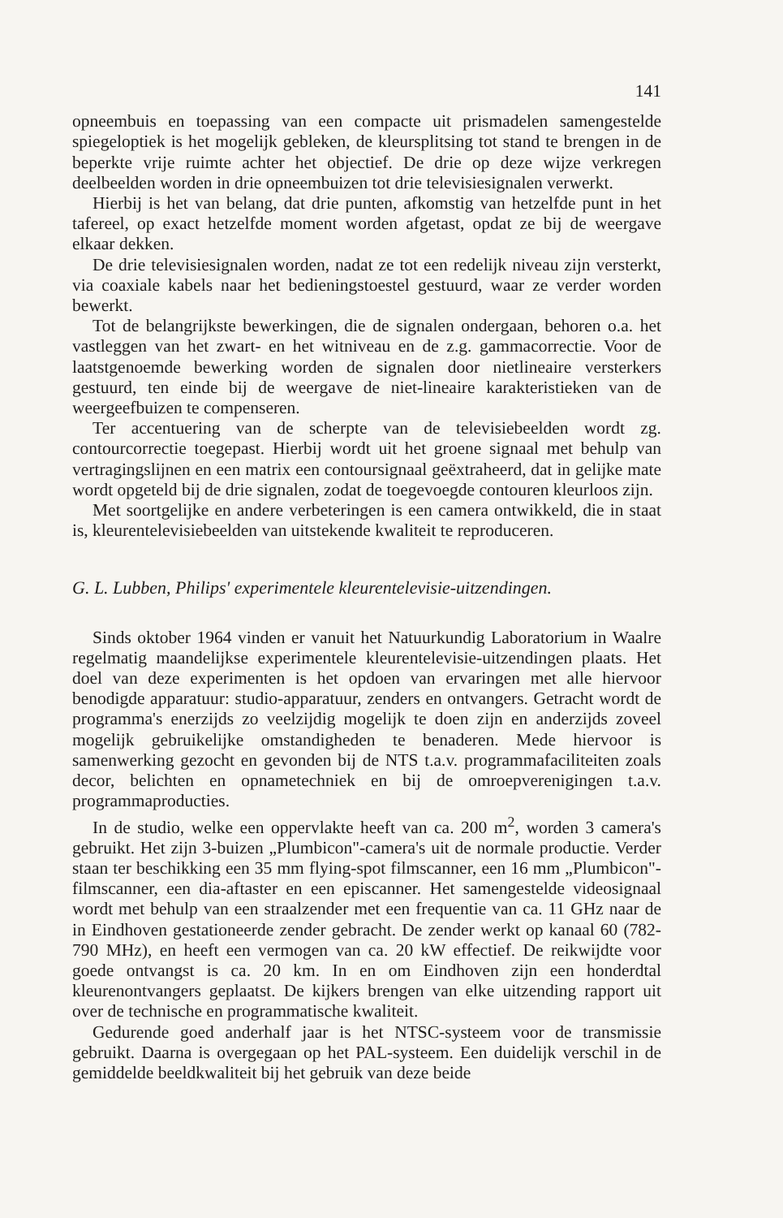141
opneembuis en toepassing van een compacte uit prismadelen samengestelde spiegeloptiek is het mogelijk gebleken, de kleursplitsing tot stand te brengen in de beperkte vrije ruimte achter het objectief. De drie op deze wijze verkregen deelbeelden worden in drie opneembuizen tot drie televisiesignalen verwerkt.
Hierbij is het van belang, dat drie punten, afkomstig van hetzelfde punt in het tafereel, op exact hetzelfde moment worden afgetast, opdat ze bij de weergave elkaar dekken.
De drie televisiesignalen worden, nadat ze tot een redelijk niveau zijn versterkt, via coaxiale kabels naar het bedieningstoestel gestuurd, waar ze verder worden bewerkt.
Tot de belangrijkste bewerkingen, die de signalen ondergaan, behoren o.a. het vastleggen van het zwart- en het witniveau en de z.g. gammacorrectie. Voor de laatstgenoemde bewerking worden de signalen door nietlineaire versterkers gestuurd, ten einde bij de weergave de niet-lineaire karakteristieken van de weergeefbuizen te compenseren.
Ter accentuering van de scherpte van de televisiebeelden wordt zg. contourcorrectie toegepast. Hierbij wordt uit het groene signaal met behulp van vertragingslijnen en een matrix een contoursignaal geëxtraheerd, dat in gelijke mate wordt opgeteld bij de drie signalen, zodat de toegevoegde contouren kleurloos zijn.
Met soortgelijke en andere verbeteringen is een camera ontwikkeld, die in staat is, kleurentelevisiebeelden van uitstekende kwaliteit te reproduceren.
G. L. Lubben, Philips' experimentele kleurentelevisie-uitzendingen.
Sinds oktober 1964 vinden er vanuit het Natuurkundig Laboratorium in Waalre regelmatig maandelijkse experimentele kleurentelevisie-uitzendingen plaats. Het doel van deze experimenten is het opdoen van ervaringen met alle hiervoor benodigde apparatuur: studio-apparatuur, zenders en ontvangers. Getracht wordt de programma's enerzijds zo veelzijdig mogelijk te doen zijn en anderzijds zoveel mogelijk gebruikelijke omstandigheden te benaderen. Mede hiervoor is samenwerking gezocht en gevonden bij de NTS t.a.v. programmafaciliteiten zoals decor, belichten en opnametechniek en bij de omroepverenigingen t.a.v. programmaproducties.
In de studio, welke een oppervlakte heeft van ca. 200 m<sup>2</sup>, worden 3 camera's gebruikt. Het zijn 3-buizen „Plumbicon"-camera's uit de normale productie. Verder staan ter beschikking een 35 mm flying-spot filmscanner, een 16 mm „Plumbicon"-filmscanner, een dia-aftaster en een episcanner. Het samengestelde videosignaal wordt met behulp van een straalzender met een frequentie van ca. 11 GHz naar de in Eindhoven gestationeerde zender gebracht. De zender werkt op kanaal 60 (782-790 MHz), en heeft een vermogen van ca. 20 kW effectief. De reikwijdte voor goede ontvangst is ca. 20 km. In en om Eindhoven zijn een honderdtal kleurenontvangers geplaatst. De kijkers brengen van elke uitzending rapport uit over de technische en programmatische kwaliteit.
Gedurende goed anderhalf jaar is het NTSC-systeem voor de transmissie gebruikt. Daarna is overgegaan op het PAL-systeem. Een duidelijk verschil in de gemiddelde beeldkwaliteit bij het gebruik van deze beide